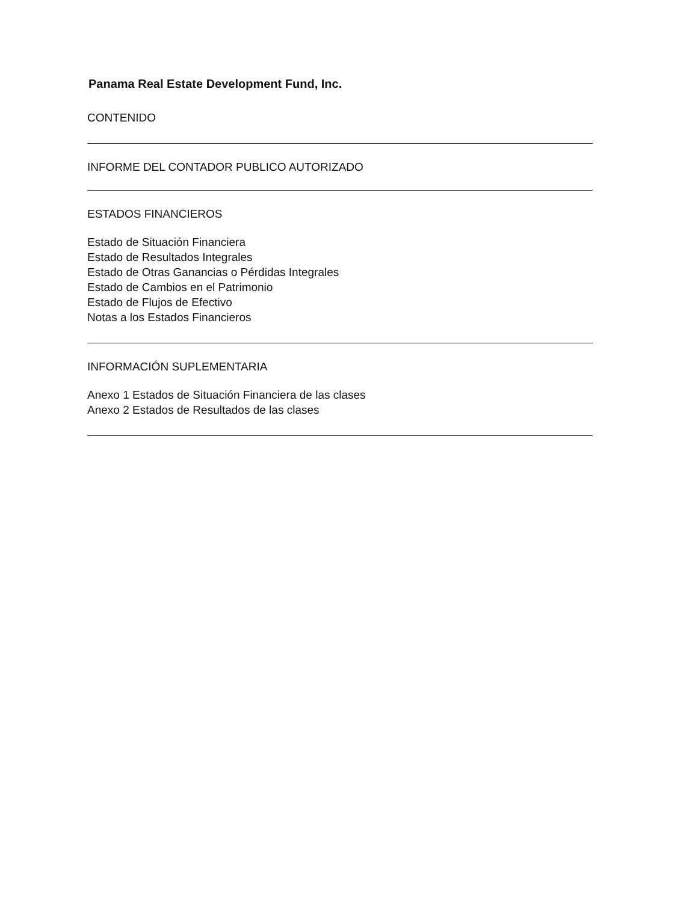Panama Real Estate Development Fund, Inc.
CONTENIDO
INFORME DEL CONTADOR PUBLICO AUTORIZADO
ESTADOS FINANCIEROS
Estado de Situación Financiera
Estado de Resultados Integrales
Estado de Otras Ganancias o Pérdidas Integrales
Estado de Cambios en el Patrimonio
Estado de Flujos de Efectivo
Notas a los Estados Financieros
INFORMACIÓN SUPLEMENTARIA
Anexo 1 Estados de Situación Financiera de las clases
Anexo 2 Estados de Resultados de las clases